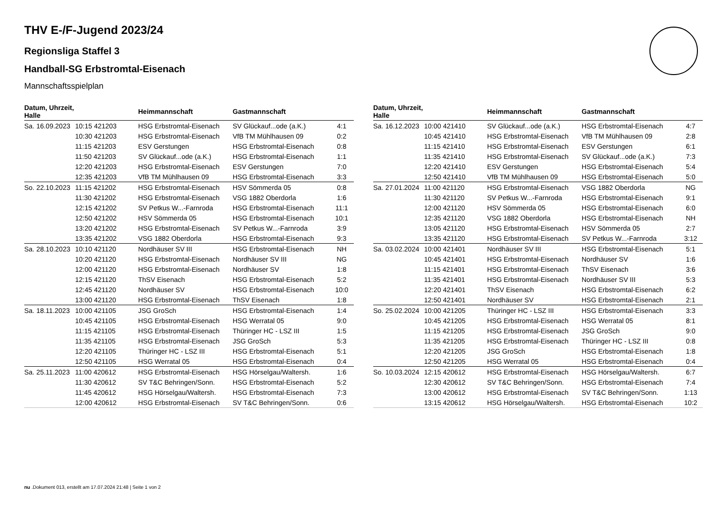THV E-/F-Jugend 2023/24
Regionsliga Staffel 3
Handball-SG Erbstromtal-Eisenach
Mannschaftsspielplan
| Datum, Uhrzeit, Halle | | Heimmannschaft | Gastmannschaft | |
| --- | --- | --- | --- | --- |
| Sa. 16.09.2023 | 10:15 421203 | HSG Erbstromtal-Eisenach | SV Glückauf...ode (a.K.) | 4:1 |
| | 10:30 421203 | HSG Erbstromtal-Eisenach | VfB TM Mühlhausen 09 | 0:2 |
| | 11:15 421203 | ESV Gerstungen | HSG Erbstromtal-Eisenach | 0:8 |
| | 11:50 421203 | SV Glückauf...ode (a.K.) | HSG Erbstromtal-Eisenach | 1:1 |
| | 12:20 421203 | HSG Erbstromtal-Eisenach | ESV Gerstungen | 7:0 |
| | 12:35 421203 | VfB TM Mühlhausen 09 | HSG Erbstromtal-Eisenach | 3:3 |
| So. 22.10.2023 | 11:15 421202 | HSG Erbstromtal-Eisenach | HSV Sömmerda 05 | 0:8 |
| | 11:30 421202 | HSG Erbstromtal-Eisenach | VSG 1882 Oberdorla | 1:6 |
| | 12:15 421202 | SV Petkus W...-Farnroda | HSG Erbstromtal-Eisenach | 11:1 |
| | 12:50 421202 | HSV Sömmerda 05 | HSG Erbstromtal-Eisenach | 10:1 |
| | 13:20 421202 | HSG Erbstromtal-Eisenach | SV Petkus W...-Farnroda | 3:9 |
| | 13:35 421202 | VSG 1882 Oberdorla | HSG Erbstromtal-Eisenach | 9:3 |
| Sa. 28.10.2023 | 10:10 421120 | Nordhäuser SV III | HSG Erbstromtal-Eisenach | NH |
| | 10:20 421120 | HSG Erbstromtal-Eisenach | Nordhäuser SV III | NG |
| | 12:00 421120 | HSG Erbstromtal-Eisenach | Nordhäuser SV | 1:8 |
| | 12:15 421120 | ThSV Eisenach | HSG Erbstromtal-Eisenach | 5:2 |
| | 12:45 421120 | Nordhäuser SV | HSG Erbstromtal-Eisenach | 10:0 |
| | 13:00 421120 | HSG Erbstromtal-Eisenach | ThSV Eisenach | 1:8 |
| Sa. 18.11.2023 | 10:00 421105 | JSG GroSch | HSG Erbstromtal-Eisenach | 1:4 |
| | 10:45 421105 | HSG Erbstromtal-Eisenach | HSG Werratal 05 | 9:0 |
| | 11:15 421105 | HSG Erbstromtal-Eisenach | Thüringer HC - LSZ III | 1:5 |
| | 11:35 421105 | HSG Erbstromtal-Eisenach | JSG GroSch | 5:3 |
| | 12:20 421105 | Thüringer HC - LSZ III | HSG Erbstromtal-Eisenach | 5:1 |
| | 12:50 421105 | HSG Werratal 05 | HSG Erbstromtal-Eisenach | 0:4 |
| Sa. 25.11.2023 | 11:00 420612 | HSG Erbstromtal-Eisenach | HSG Hörselgau/Waltersh. | 1:6 |
| | 11:30 420612 | SV T&C Behringen/Sonn. | HSG Erbstromtal-Eisenach | 5:2 |
| | 11:45 420612 | HSG Hörselgau/Waltersh. | HSG Erbstromtal-Eisenach | 7:3 |
| | 12:00 420612 | HSG Erbstromtal-Eisenach | SV T&C Behringen/Sonn. | 0:6 |
| Datum, Uhrzeit, Halle | | Heimmannschaft | Gastmannschaft | |
| --- | --- | --- | --- | --- |
| Sa. 16.12.2023 | 10:00 421410 | SV Glückauf...ode (a.K.) | HSG Erbstromtal-Eisenach | 4:7 |
| | 10:45 421410 | HSG Erbstromtal-Eisenach | VfB TM Mühlhausen 09 | 2:8 |
| | 11:15 421410 | HSG Erbstromtal-Eisenach | ESV Gerstungen | 6:1 |
| | 11:35 421410 | HSG Erbstromtal-Eisenach | SV Glückauf...ode (a.K.) | 7:3 |
| | 12:20 421410 | ESV Gerstungen | HSG Erbstromtal-Eisenach | 5:4 |
| | 12:50 421410 | VfB TM Mühlhausen 09 | HSG Erbstromtal-Eisenach | 5:0 |
| Sa. 27.01.2024 | 11:00 421120 | HSG Erbstromtal-Eisenach | VSG 1882 Oberdorla | NG |
| | 11:30 421120 | SV Petkus W...-Farnroda | HSG Erbstromtal-Eisenach | 9:1 |
| | 12:00 421120 | HSV Sömmerda 05 | HSG Erbstromtal-Eisenach | 6:0 |
| | 12:35 421120 | VSG 1882 Oberdorla | HSG Erbstromtal-Eisenach | NH |
| | 13:05 421120 | HSG Erbstromtal-Eisenach | HSV Sömmerda 05 | 2:7 |
| | 13:35 421120 | HSG Erbstromtal-Eisenach | SV Petkus W...-Farnroda | 3:12 |
| Sa. 03.02.2024 | 10:00 421401 | Nordhäuser SV III | HSG Erbstromtal-Eisenach | 5:1 |
| | 10:45 421401 | HSG Erbstromtal-Eisenach | Nordhäuser SV | 1:6 |
| | 11:15 421401 | HSG Erbstromtal-Eisenach | ThSV Eisenach | 3:6 |
| | 11:35 421401 | HSG Erbstromtal-Eisenach | Nordhäuser SV III | 5:3 |
| | 12:20 421401 | ThSV Eisenach | HSG Erbstromtal-Eisenach | 6:2 |
| | 12:50 421401 | Nordhäuser SV | HSG Erbstromtal-Eisenach | 2:1 |
| So. 25.02.2024 | 10:00 421205 | Thüringer HC - LSZ III | HSG Erbstromtal-Eisenach | 3:3 |
| | 10:45 421205 | HSG Erbstromtal-Eisenach | HSG Werratal 05 | 8:1 |
| | 11:15 421205 | HSG Erbstromtal-Eisenach | JSG GroSch | 9:0 |
| | 11:35 421205 | HSG Erbstromtal-Eisenach | Thüringer HC - LSZ III | 0:8 |
| | 12:20 421205 | JSG GroSch | HSG Erbstromtal-Eisenach | 1:8 |
| | 12:50 421205 | HSG Werratal 05 | HSG Erbstromtal-Eisenach | 0:4 |
| So. 10.03.2024 | 12:15 420612 | HSG Erbstromtal-Eisenach | HSG Hörselgau/Waltersh. | 6:7 |
| | 12:30 420612 | SV T&C Behringen/Sonn. | HSG Erbstromtal-Eisenach | 7:4 |
| | 13:00 420612 | HSG Erbstromtal-Eisenach | SV T&C Behringen/Sonn. | 1:13 |
| | 13:15 420612 | HSG Hörselgau/Waltersh. | HSG Erbstromtal-Eisenach | 10:2 |
nu .Dokument 013, erstellt am 17.07.2024 21:48 | Seite 1 von 2